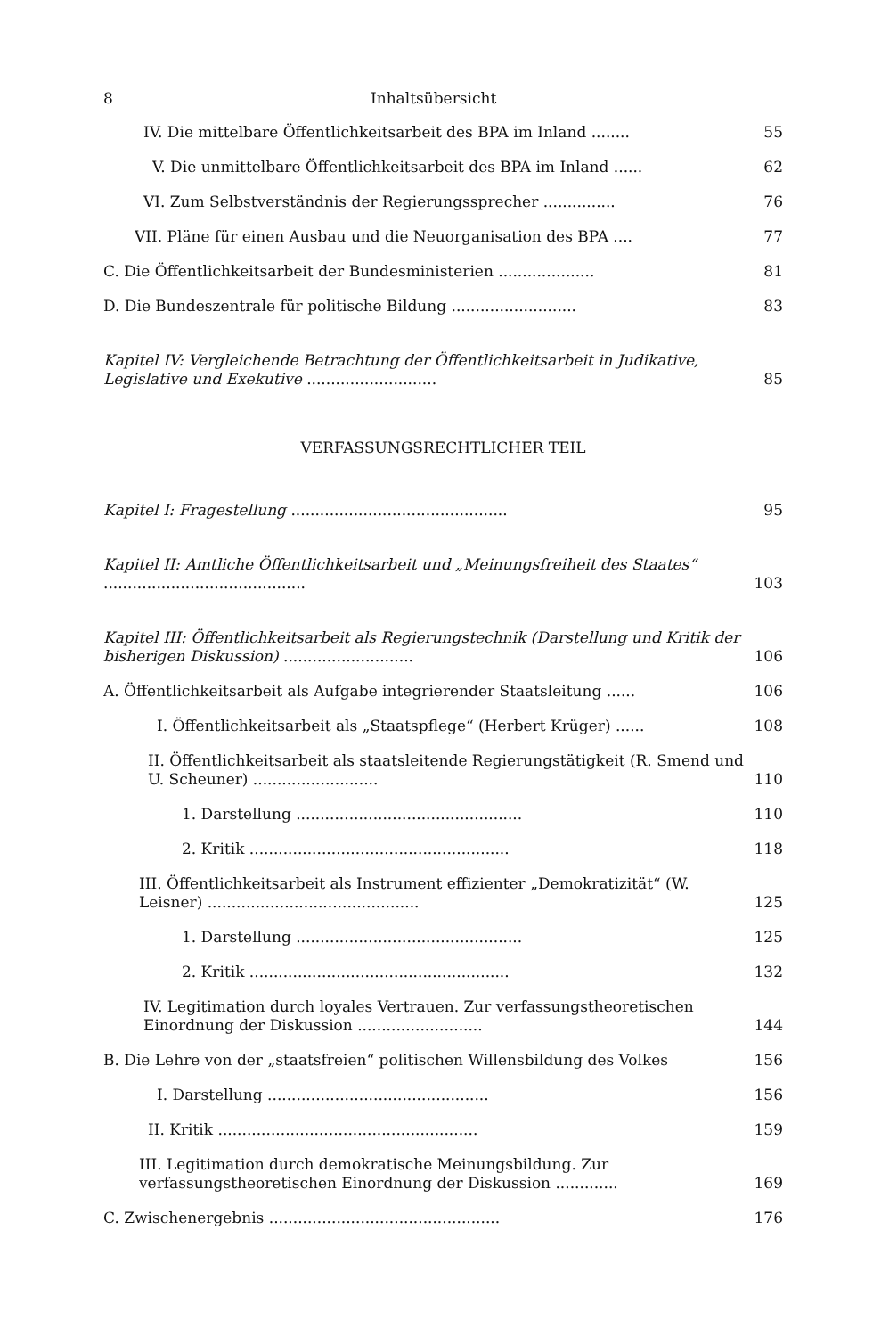8 Inhaltsübersicht
IV. Die mittelbare Öffentlichkeitsarbeit des BPA im Inland ........
55
V. Die unmittelbare Öffentlichkeitsarbeit des BPA im Inland ......
62
VI. Zum Selbstverständnis der Regierungssprecher ...............
76
VII. Pläne für einen Ausbau und die Neuorganisation des BPA ....
77
C. Die Öffentlichkeitsarbeit der Bundesministerien ....................
81
D. Die Bundeszentrale für politische Bildung ..........................
83
Kapitel IV: Vergleichende Betrachtung der Öffentlichkeitsarbeit in Judikative, Legislative und Exekutive ...........................
85
VERFASSUNGSRECHTLICHER TEIL
Kapitel I: Fragestellung .............................................
95
Kapitel II: Amtliche Öffentlichkeitsarbeit und „Meinungsfreiheit des Staates“ ..........................................
103
Kapitel III: Öffentlichkeitsarbeit als Regierungstechnik (Darstellung und Kritik der bisherigen Diskussion) ...........................
106
A. Öffentlichkeitsarbeit als Aufgabe integrierender Staatsleitung ......
106
I. Öffentlichkeitsarbeit als „Staatspflege“ (Herbert Krüger) ......
108
II. Öffentlichkeitsarbeit als staatsleitende Regierungstätigkeit (R. Smend und U. Scheuner) ..........................
110
1. Darstellung ...............................................
110
2. Kritik ......................................................
118
III. Öffentlichkeitsarbeit als Instrument effizienter „Demokratizität“ (W. Leisner) ............................................
125
1. Darstellung ...............................................
125
2. Kritik ......................................................
132
IV. Legitimation durch loyales Vertrauen. Zur verfassungstheoretischen Einordnung der Diskussion ..........................
144
B. Die Lehre von der „staatsfreien“ politischen Willensbildung des Volkes
156
I. Darstellung ..............................................
156
II. Kritik ......................................................
159
III. Legitimation durch demokratische Meinungsbildung. Zur verfassungstheoretischen Einordnung der Diskussion .............
169
C. Zwischenergebnis ................................................
176